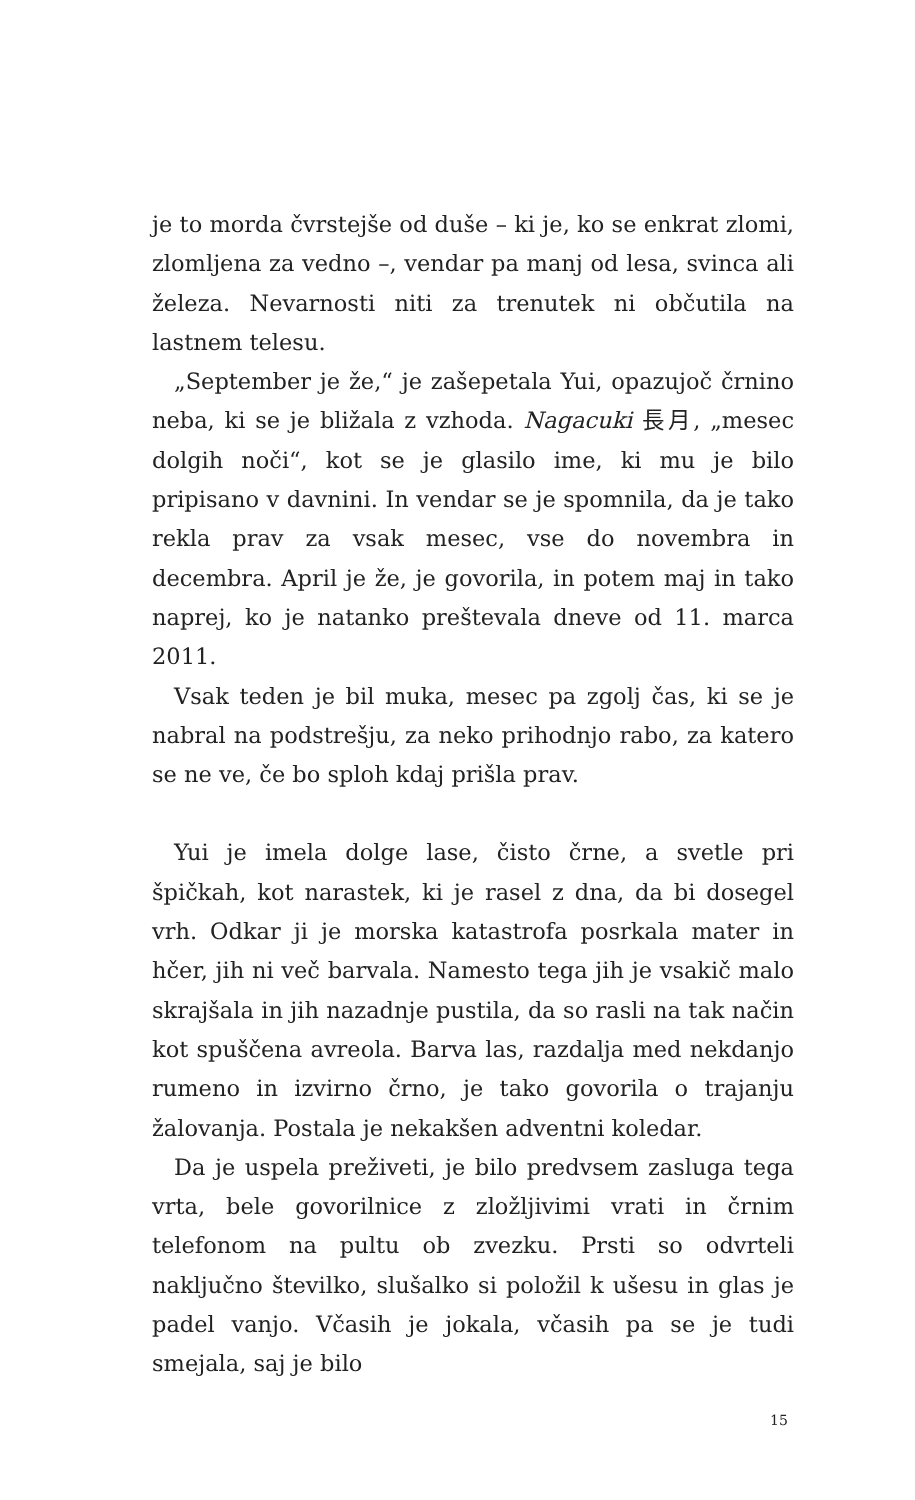je to morda čvrstejše od duše – ki je, ko se enkrat zlomi, zlomljena za vedno –, vendar pa manj od lesa, svinca ali železa. Nevarnosti niti za trenutek ni občutila na lastnem telesu.
„September je že,“ je zašepetala Yui, opazujoč črnino neba, ki se je bližala z vzhoda. Nagacuki 長月, „mesec dolgih noči“, kot se je glasilo ime, ki mu je bilo pripisano v davnini. In vendar se je spomnila, da je tako rekla prav za vsak mesec, vse do novembra in decembra. April je že, je govorila, in potem maj in tako naprej, ko je natanko preštevala dneve od 11. marca 2011.
Vsak teden je bil muka, mesec pa zgolj čas, ki se je nabral na podstrešju, za neko prihodnjo rabo, za katero se ne ve, če bo sploh kdaj prišla prav.
Yui je imela dolge lase, čisto črne, a svetle pri špičkah, kot narastek, ki je rasel z dna, da bi dosegel vrh. Odkar ji je morska katastrofa posrkala mater in hčer, jih ni več barvala. Namesto tega jih je vsakič malo skrajšala in jih nazadnje pustila, da so rasli na tak način kot spuščena avreola. Barva las, razdalja med nekdanjo rumeno in izvirno črno, je tako govorila o trajanju žalovanja. Postala je nekakšen adventni koledar.
Da je uspela preživeti, je bilo predvsem zasluga tega vrta, bele govorilnice z zložljivimi vrati in črnim telefonom na pultu ob zvezku. Prsti so odvrteli naključno številko, slušalko si položil k ušesu in glas je padel vanjo. Včasih je jokala, včasih pa se je tudi smejala, saj je bilo
15